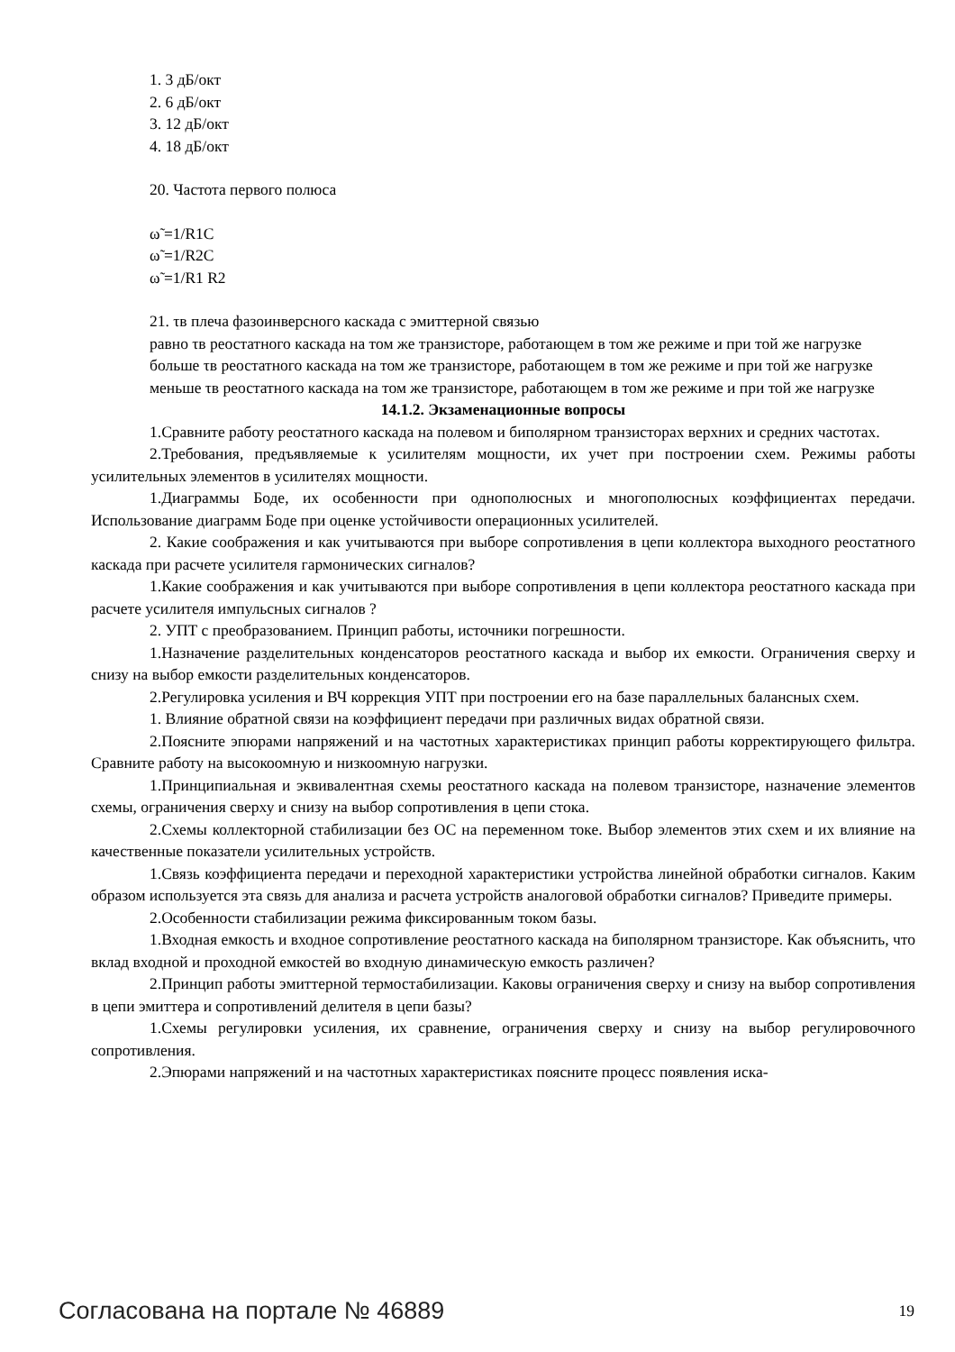1. 3 дБ/окт
2. 6 дБ/окт
3. 12 дБ/окт
4. 18 дБ/окт
20. Частота первого полюса
ω̃ =1/R1C
ω̃ =1/R2C
ω̃ =1/R1 R2
21. τв плеча фазоинверсного каскада с эмиттерной связью
равно τв реостатного каскада на том же транзисторе, работающем в том же режиме и при той же нагрузке
больше τв реостатного каскада на том же транзисторе, работающем в том же режиме и при той же нагрузке
меньше τв реостатного каскада на том же транзисторе, работающем в том же режиме и при той же нагрузке
14.1.2. Экзаменационные вопросы
1.Сравните работу реостатного каскада на полевом и биполярном транзисторах верхних и средних частотах.
2.Требования, предъявляемые к усилителям мощности, их учет при построении схем. Режимы работы усилительных элементов в усилителях мощности.
1.Диаграммы Боде, их особенности при однополюсных и многополюсных коэффициентах передачи. Использование диаграмм Боде при оценке устойчивости операционных усилителей.
2. Какие соображения и как учитываются при выборе сопротивления в цепи коллектора выходного реостатного каскада при расчете усилителя гармонических сигналов?
1.Какие соображения и как учитываются при выборе сопротивления в цепи коллектора реостатного каскада при расчете усилителя импульсных сигналов ?
2. УПТ с преобразованием. Принцип работы, источники погрешности.
1.Назначение разделительных конденсаторов реостатного каскада и выбор их емкости. Ограничения сверху и снизу на выбор емкости разделительных конденсаторов.
2.Регулировка усиления и ВЧ коррекция УПТ при построении его на базе параллельных балансных схем.
1. Влияние обратной связи на коэффициент передачи при различных видах обратной связи.
2.Поясните эпюрами напряжений и на частотных характеристиках принцип работы корректирующего фильтра. Сравните работу на высокоомную и низкоомную нагрузки.
1.Принципиальная и эквивалентная схемы реостатного каскада на полевом транзисторе, назначение элементов схемы, ограничения сверху и снизу на выбор сопротивления в цепи стока.
2.Схемы коллекторной стабилизации без ОС на переменном токе. Выбор элементов этих схем и их влияние на качественные показатели усилительных устройств.
1.Связь коэффициента передачи и переходной характеристики устройства линейной обработки сигналов. Каким образом используется эта связь для анализа и расчета устройств аналоговой обработки сигналов? Приведите примеры.
2.Особенности стабилизации режима фиксированным током базы.
1.Входная емкость и входное сопротивление реостатного каскада на биполярном транзисторе. Как объяснить, что вклад входной и проходной емкостей во входную динамическую емкость различен?
2.Принцип работы эмиттерной термостабилизации. Каковы ограничения сверху и снизу на выбор сопротивления в цепи эмиттера и сопротивлений делителя в цепи базы?
1.Схемы регулировки усиления, их сравнение, ограничения сверху и снизу на выбор регулировочного сопротивления.
2.Эпюрами напряжений и на частотных характеристиках поясните процесс появления иска-
Согласована на портале № 46889 19